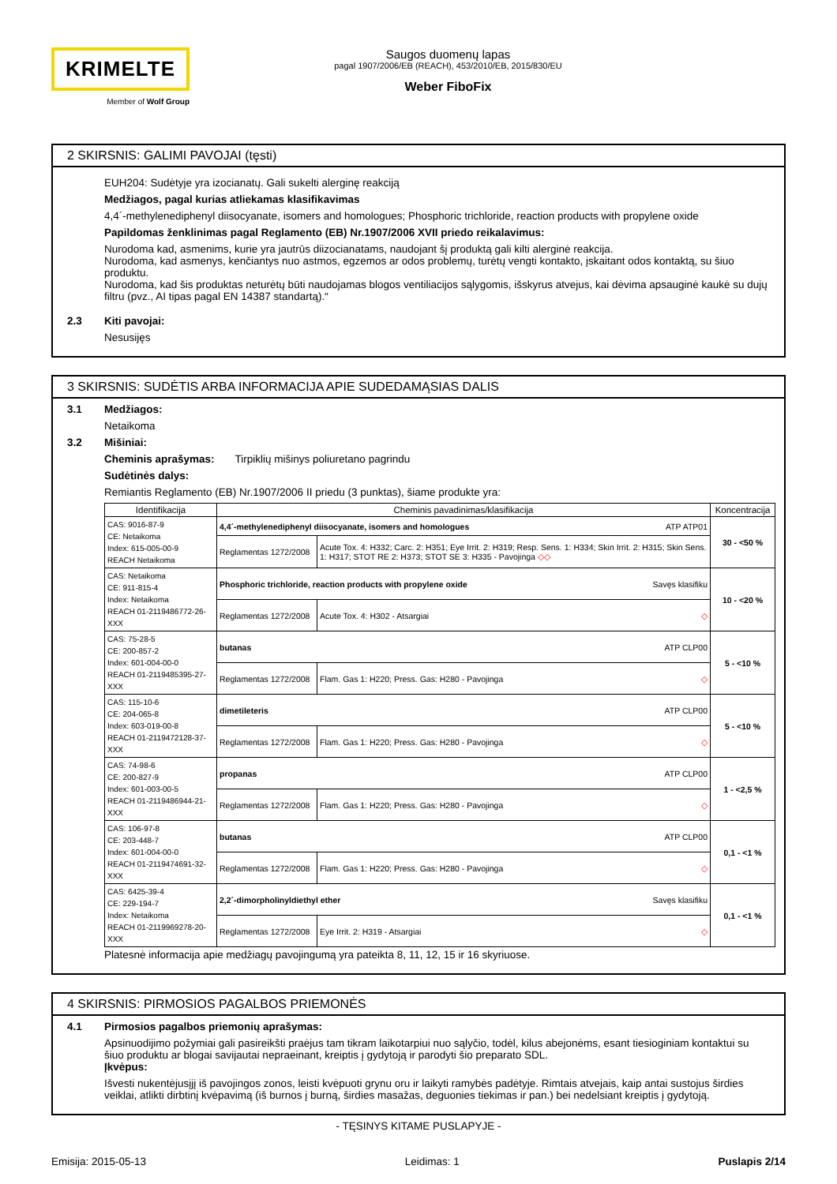KRIMELTE
Member of Wolf Group
Saugos duomenų lapas
pagal 1907/2006/EB (REACH), 453/2010/EB, 2015/830/EU
Weber FiboFix
2 SKIRSNIS: GALIMI PAVOJAI (tęsti)
EUH204: Sudėtyje yra izocianatų. Gali sukelti alerginę reakciją
Medžiagos, pagal kurias atliekamas klasifikavimas
4,4´-methylenediphenyl diisocyanate, isomers and homologues; Phosphoric trichloride, reaction products with propylene oxide
Papildomas ženklinimas pagal Reglamento (EB) Nr.1907/2006 XVII priedo reikalavimus:
Nurodoma kad, asmenims, kurie yra jautrūs diizocianatams, naudojant šį produktą gali kilti alerginė reakcija.
Nurodoma, kad asmenys, kenčiantys nuo astmos, egzemos ar odos problemų, turėtų vengti kontakto, įskaitant odos kontaktą, su šiuo produktu.
Nurodoma, kad šis produktas neturėtų būti naudojamas blogos ventiliacijos sąlygomis, išskyrus atvejus, kai dėvima apsauginė kaukė su dujų filtru (pvz., AI tipas pagal EN 14387 standartą).“
2.3 Kiti pavojai:
Nesusijęs
3 SKIRSNIS: SUDĖTIS ARBA INFORMACIJA APIE SUDEDAMĄSIAS DALIS
3.1 Medžiagos:
Netaikoma
3.2 Mišiniai:
Cheminis aprašymas: Tirpiklių mišinys poliuretano pagrindu
Sudėtinės dalys:
Remiantis Reglamento (EB) Nr.1907/2006 II priedu (3 punktas), šiame produkte yra:
| Identifikacija | Cheminis pavadinimas/klasifikacija | | Koncentracija |
| --- | --- | --- | --- |
| CAS: 9016-87-9 CE: Netaikoma Index: 615-005-00-9 REACH Netaikoma | 4,4´-methylenediphenyl diisocyanate, isomers and homologues ATP ATP01 | | 30 - <50 % |
| | Reglamentas 1272/2008 | Acute Tox. 4: H332; Carc. 2: H351; Eye Irrit. 2: H319; Resp. Sens. 1: H334; Skin Irrit. 2: H315; Skin Sens. 1: H317; STOT RE 2: H373; STOT SE 3: H335 - Pavojinga ◇◇ | |
| CAS: Netaikoma CE: 911-815-4 Index: Netaikoma REACH 01-2119486772-26-XXX | Phosphoric trichloride, reaction products with propylene oxide Savęs klasifiku | | 10 - <20 % |
| | Reglamentas 1272/2008 | Acute Tox. 4: H302 - Atsargiai ◇ | |
| CAS: 75-28-5 CE: 200-857-2 Index: 601-004-00-0 REACH 01-2119485395-27-XXX | butanas ATP CLP00 | | 5 - <10 % |
| | Reglamentas 1272/2008 | Flam. Gas 1: H220; Press. Gas: H280 - Pavojinga ◇ | |
| CAS: 115-10-6 CE: 204-065-8 Index: 603-019-00-8 REACH 01-2119472128-37-XXX | dimetileteris ATP CLP00 | | 5 - <10 % |
| | Reglamentas 1272/2008 | Flam. Gas 1: H220; Press. Gas: H280 - Pavojinga ◇ | |
| CAS: 74-98-6 CE: 200-827-9 Index: 601-003-00-5 REACH 01-2119486944-21-XXX | propanas ATP CLP00 | | 1 - <2,5 % |
| | Reglamentas 1272/2008 | Flam. Gas 1: H220; Press. Gas: H280 - Pavojinga ◇ | |
| CAS: 106-97-8 CE: 203-448-7 Index: 601-004-00-0 REACH 01-2119474691-32-XXX | butanas ATP CLP00 | | 0,1 - <1 % |
| | Reglamentas 1272/2008 | Flam. Gas 1: H220; Press. Gas: H280 - Pavojinga ◇ | |
| CAS: 6425-39-4 CE: 229-194-7 Index: Netaikoma REACH 01-2119969278-20-XXX | 2,2´-dimorpholinyldiethyl ether Savęs klasifiku | | 0,1 - <1 % |
| | Reglamentas 1272/2008 | Eye Irrit. 2: H319 - Atsargiai ◇ | |
Platesnė informacija apie medžiagų pavojingumą yra pateikta 8, 11, 12, 15 ir 16 skyriuose.
4 SKIRSNIS: PIRMOSIOS PAGALBOS PRIEMONĖS
4.1 Pirmosios pagalbos priemonių aprašymas:
Apsinuodijimo požymiai gali pasireikšti praėjus tam tikram laikotarpiui nuo sąlyčio, todėl, kilus abejonėms, esant tiesioginiam kontaktui su šiuo produktu ar blogai savijautai nepraeinant, kreiptis į gydytoją ir parodyti šio preparato SDL.
Įkvėpus:
Išvesti nukentėjusįjį iš pavojingos zonos, leisti kvėpuoti grynu oru ir laikyti ramybės padėtyje. Rimtais atvejais, kaip antai sustojus širdies veiklai, atlikti dirbtinį kvėpavimą (iš burnos į burną, širdies masažas, deguonies tiekimas ir pan.) bei nedelsiant kreiptis į gydytoją.
- TĘSINYS KITAME PUSLAPYJE -
Emisija: 2015-05-13 Leidimas: 1 Puslapis 2/14